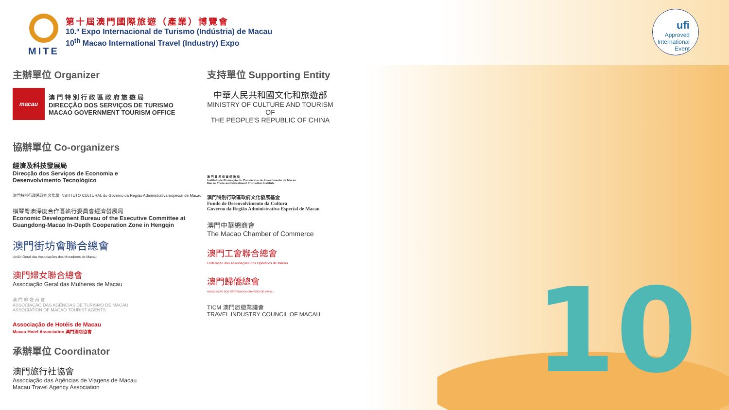MITE
第十屆澳門國際旅遊（產業）博覽會
10.ª Expo Internacional de Turismo (Indústria) de Macau
10<sup>th</sup> Macao International Travel (Industry) Expo
ufi
Approved
International
Event
主辦單位 Organizer
macau
澳 門 特 別 行 政 區 政 府 旅 遊 局
DIRECÇÃO DOS SERVIÇOS DE TURISMO
MACAO GOVERNMENT TOURISM OFFICE
協辦單位 Co-organizers
經濟及科技發展局
Direcção dos Serviços de Economia e
Desenvolvimento Tecnológico
澳門特別行政區政府文化局 INSTITUTO CULTURAL do Governo da Região Administrativa Especial de Macau
橫琴粵澳深度合作區執行委員會經濟發展局
Economic Development Bureau of the Executive Committee at
Guangdong-Macao In-Depth Cooperation Zone in Hengqin
澳門街坊會聯合總會
União Geral das Associações dos Moradores de Macau
澳門婦女聯合總會
Associação Geral das Mulheres de Macau
澳 門 旅 遊 商 會
ASSOCIAÇÃO DAS AGÊNCIAS DE TURISMO DE MACAU
ASSOCIATION OF MACAO TOURIST AGENTS
Associação de Hotéis de Macau
Macau Hotel Association 澳門酒店協會
承辦單位 Coordinator
澳門旅行社協會
Associação das Agências de Viagens de Macau
Macau Travel Agency Association
支持單位 Supporting Entity
中華人民共和國文化和旅遊部
MINISTRY OF CULTURE AND TOURISM OF
THE PEOPLE'S REPUBLIC OF CHINA
澳 門 貿 易 投 資 促 進 局
Instituto de Promoção do Comércio e do Investimento de Macau
Macao Trade and Investment Promotion Institute
澳門特別行政區政府文化發展基金
Fundo de Desenvolvimento da Cultura
Governo da Região Administrativa Especial de Macau
澳門中華總商會
The Macao Chamber of Commerce
澳門工會聯合總會
Federação das Associações dos Operários de Macau
澳門歸僑總會
ASSOCIAÇÃO DOS RETORNADOS CHINESES DE MACAU
TICM 澳門旅遊業議會
TRAVEL INDUSTRY COUNCIL OF MACAU
10